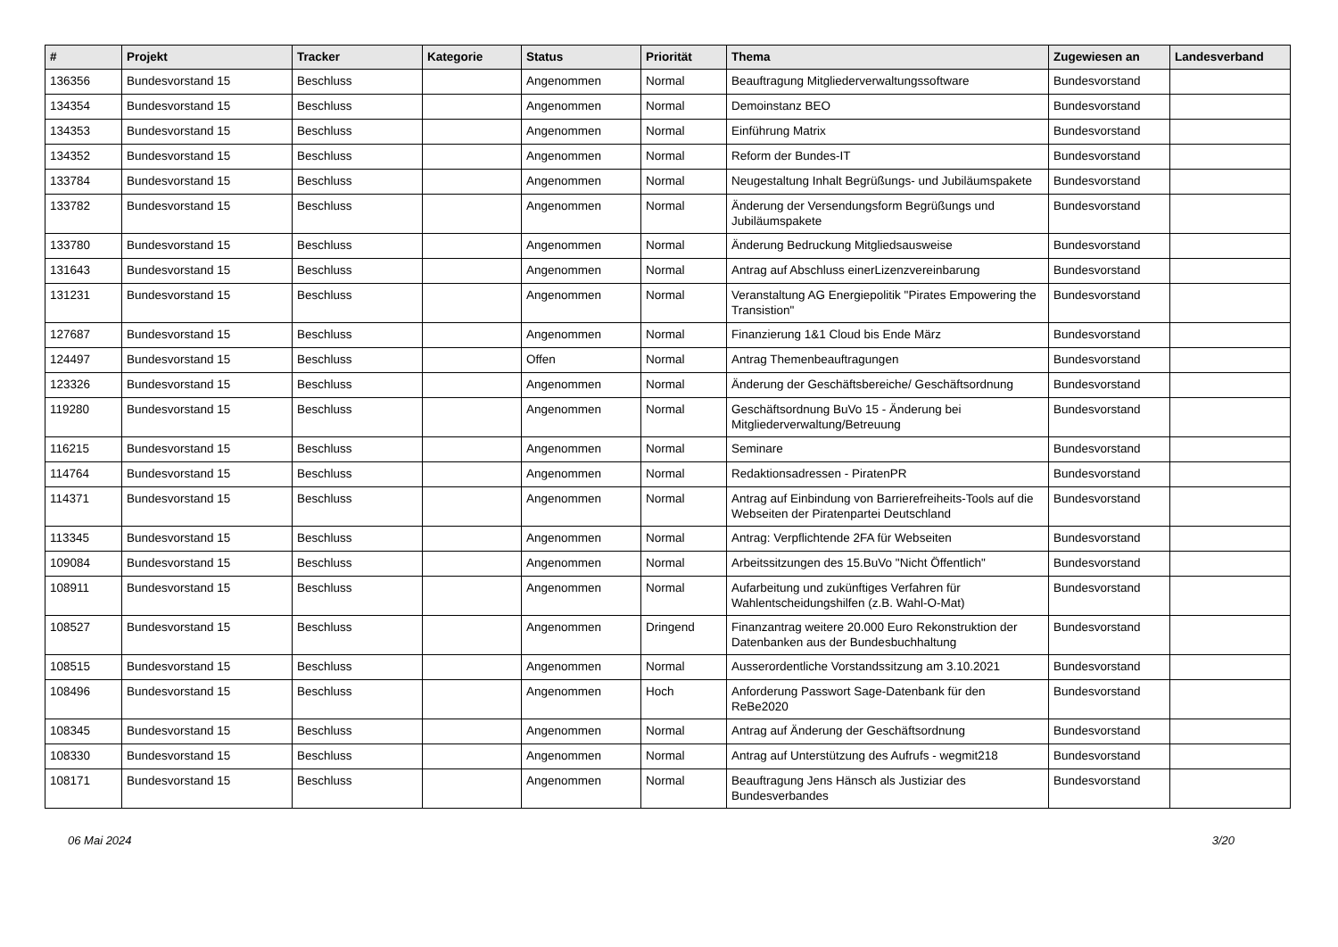| # | Projekt | Tracker | Kategorie | Status | Priorität | Thema | Zugewiesen an | Landesverband |
| --- | --- | --- | --- | --- | --- | --- | --- | --- |
| 136356 | Bundesvorstand 15 | Beschluss | | Angenommen | Normal | Beauftragung Mitgliederverwaltungssoftware | Bundesvorstand | |
| 134354 | Bundesvorstand 15 | Beschluss | | Angenommen | Normal | Demoinstanz BEO | Bundesvorstand | |
| 134353 | Bundesvorstand 15 | Beschluss | | Angenommen | Normal | Einführung Matrix | Bundesvorstand | |
| 134352 | Bundesvorstand 15 | Beschluss | | Angenommen | Normal | Reform der Bundes-IT | Bundesvorstand | |
| 133784 | Bundesvorstand 15 | Beschluss | | Angenommen | Normal | Neugestaltung Inhalt Begrüßungs- und Jubiläumspakete | Bundesvorstand | |
| 133782 | Bundesvorstand 15 | Beschluss | | Angenommen | Normal | Änderung der Versendungsform Begrüßungs und Jubiläumspakete | Bundesvorstand | |
| 133780 | Bundesvorstand 15 | Beschluss | | Angenommen | Normal | Änderung Bedruckung Mitgliedsausweise | Bundesvorstand | |
| 131643 | Bundesvorstand 15 | Beschluss | | Angenommen | Normal | Antrag auf Abschluss einerLizenzvereinbarung | Bundesvorstand | |
| 131231 | Bundesvorstand 15 | Beschluss | | Angenommen | Normal | Veranstaltung AG Energiepolitik "Pirates Empowering the Transistion" | Bundesvorstand | |
| 127687 | Bundesvorstand 15 | Beschluss | | Angenommen | Normal | Finanzierung 1&1 Cloud bis Ende März | Bundesvorstand | |
| 124497 | Bundesvorstand 15 | Beschluss | | Offen | Normal | Antrag Themenbeauftragungen | Bundesvorstand | |
| 123326 | Bundesvorstand 15 | Beschluss | | Angenommen | Normal | Änderung der Geschäftsbereiche/ Geschäftsordnung | Bundesvorstand | |
| 119280 | Bundesvorstand 15 | Beschluss | | Angenommen | Normal | Geschäftsordnung BuVo 15 - Änderung bei Mitgliederverwaltung/Betreuung | Bundesvorstand | |
| 116215 | Bundesvorstand 15 | Beschluss | | Angenommen | Normal | Seminare | Bundesvorstand | |
| 114764 | Bundesvorstand 15 | Beschluss | | Angenommen | Normal | Redaktionsadressen - PiratenPR | Bundesvorstand | |
| 114371 | Bundesvorstand 15 | Beschluss | | Angenommen | Normal | Antrag auf Einbindung von Barrierefreiheits-Tools auf die Webseiten der Piratenpartei Deutschland | Bundesvorstand | |
| 113345 | Bundesvorstand 15 | Beschluss | | Angenommen | Normal | Antrag: Verpflichtende 2FA für Webseiten | Bundesvorstand | |
| 109084 | Bundesvorstand 15 | Beschluss | | Angenommen | Normal | Arbeitssitzungen des 15.BuVo "Nicht Öffentlich" | Bundesvorstand | |
| 108911 | Bundesvorstand 15 | Beschluss | | Angenommen | Normal | Aufarbeitung und zukünftiges Verfahren für Wahlentscheidungshilfen (z.B. Wahl-O-Mat) | Bundesvorstand | |
| 108527 | Bundesvorstand 15 | Beschluss | | Angenommen | Dringend | Finanzantrag weitere 20.000 Euro Rekonstruktion der Datenbanken aus der Bundesbuchhaltung | Bundesvorstand | |
| 108515 | Bundesvorstand 15 | Beschluss | | Angenommen | Normal | Ausserordentliche Vorstandssitzung am 3.10.2021 | Bundesvorstand | |
| 108496 | Bundesvorstand 15 | Beschluss | | Angenommen | Hoch | Anforderung Passwort Sage-Datenbank für den ReBe2020 | Bundesvorstand | |
| 108345 | Bundesvorstand 15 | Beschluss | | Angenommen | Normal | Antrag auf Änderung der Geschäftsordnung | Bundesvorstand | |
| 108330 | Bundesvorstand 15 | Beschluss | | Angenommen | Normal | Antrag auf Unterstützung des Aufrufs - wegmit218 | Bundesvorstand | |
| 108171 | Bundesvorstand 15 | Beschluss | | Angenommen | Normal | Beauftragung Jens Hänsch als Justiziar des Bundesverbandes | Bundesvorstand | |
06 Mai 2024 3/20